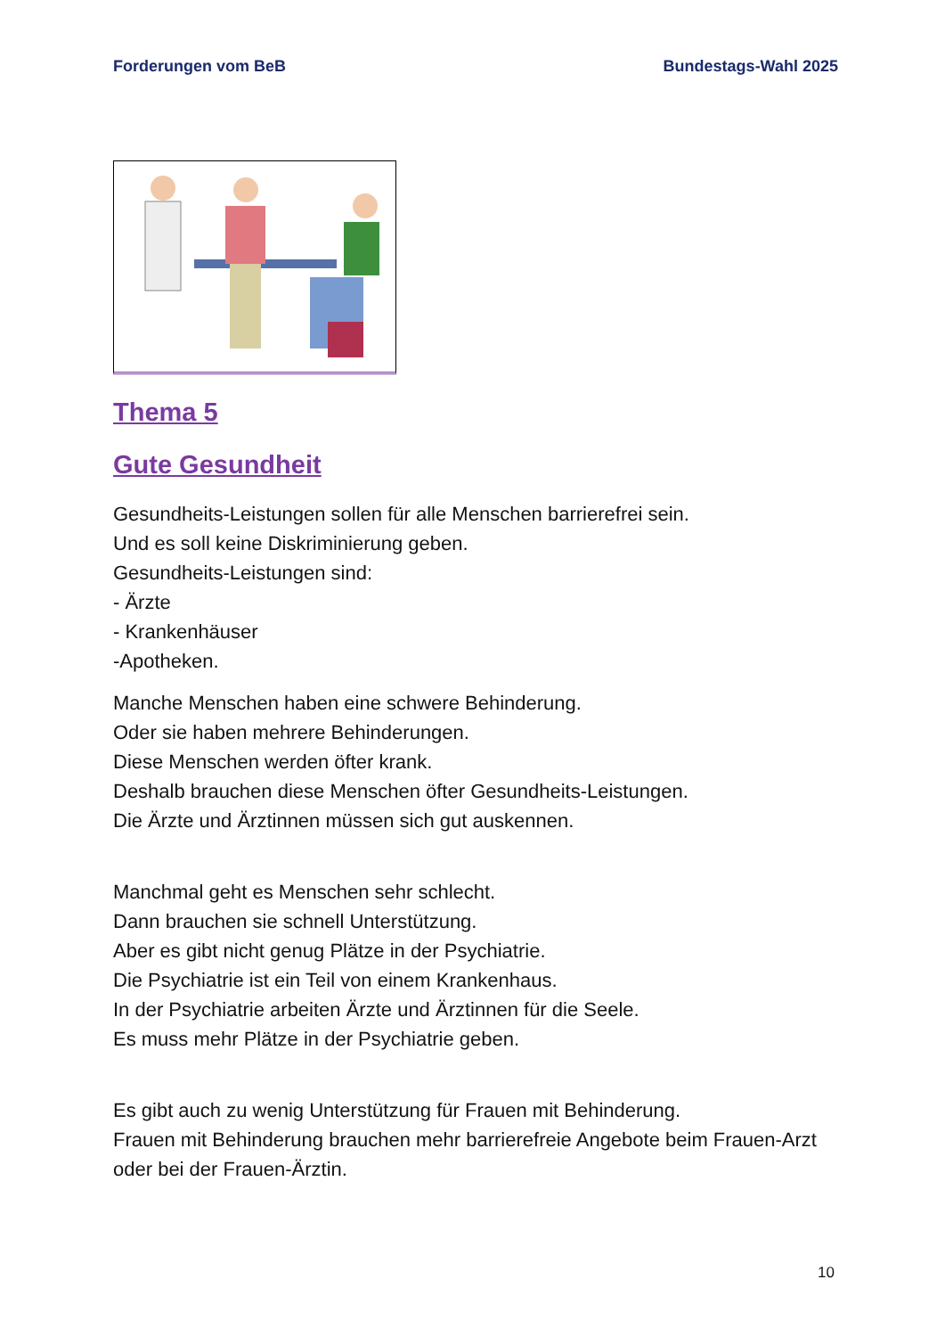Forderungen vom BeB Bundestags-Wahl 2025
Thema 5
Gute Gesundheit
Gesundheits-Leistungen sollen für alle Menschen barrierefrei sein.
Und es soll keine Diskriminierung geben.
Gesundheits-Leistungen sind:
- Ärzte
- Krankenhäuser
-Apotheken.
Manche Menschen haben eine schwere Behinderung.
Oder sie haben mehrere Behinderungen.
Diese Menschen werden öfter krank.
Deshalb brauchen diese Menschen öfter Gesundheits-Leistungen.
Die Ärzte und Ärztinnen müssen sich gut auskennen.
Manchmal geht es Menschen sehr schlecht.
Dann brauchen sie schnell Unterstützung.
Aber es gibt nicht genug Plätze in der Psychiatrie.
Die Psychiatrie ist ein Teil von einem Krankenhaus.
In der Psychiatrie arbeiten Ärzte und Ärztinnen für die Seele.
Es muss mehr Plätze in der Psychiatrie geben.
Es gibt auch zu wenig Unterstützung für Frauen mit Behinderung.
Frauen mit Behinderung brauchen mehr barrierefreie Angebote beim Frauen-Arzt oder bei der Frauen-Ärztin.
10